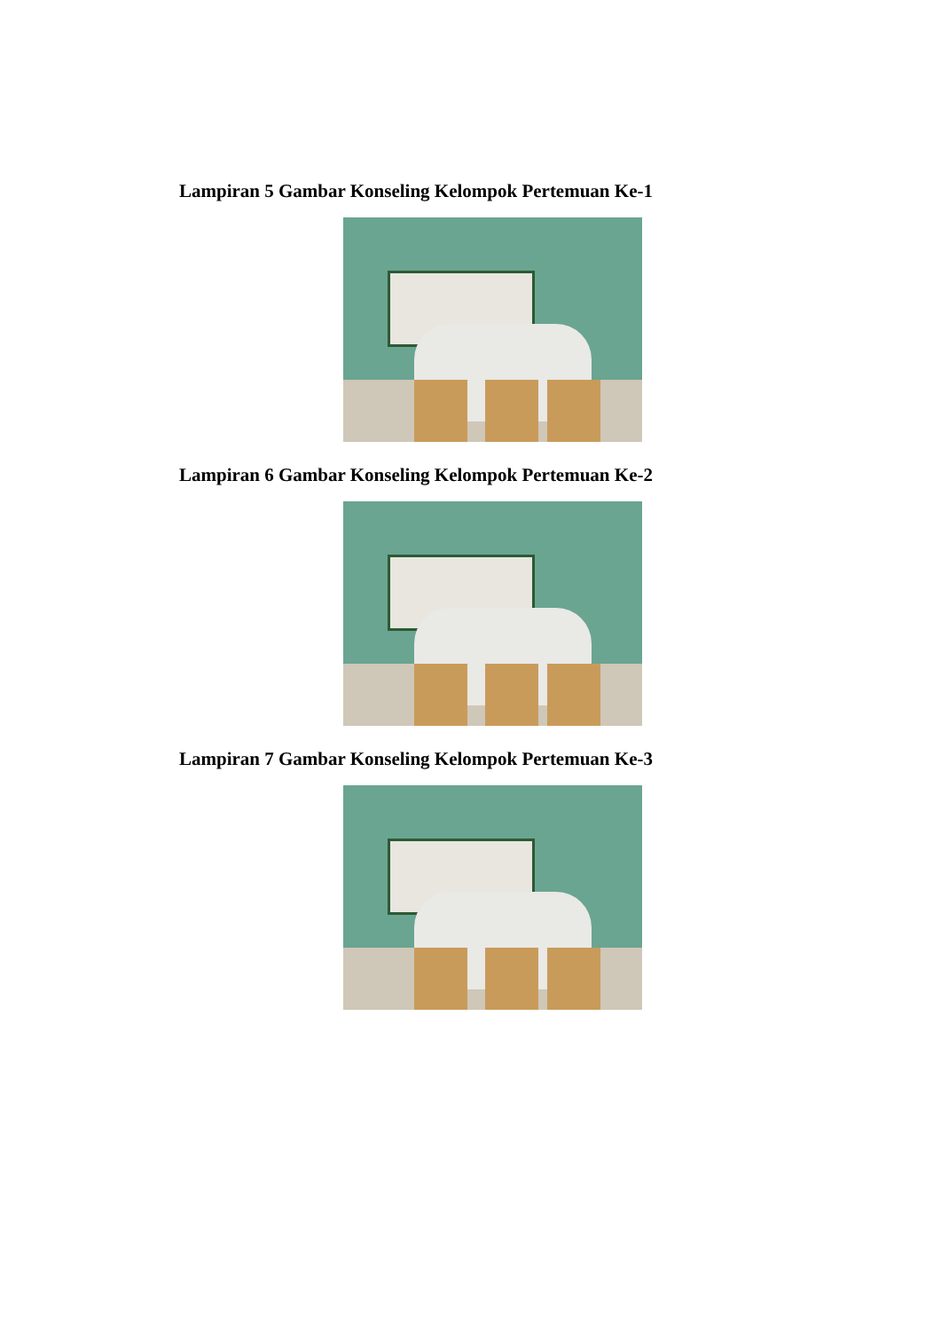Lampiran 5 Gambar Konseling Kelompok Pertemuan Ke-1
Lampiran 6 Gambar Konseling Kelompok Pertemuan Ke-2
Lampiran 7 Gambar Konseling Kelompok Pertemuan Ke-3